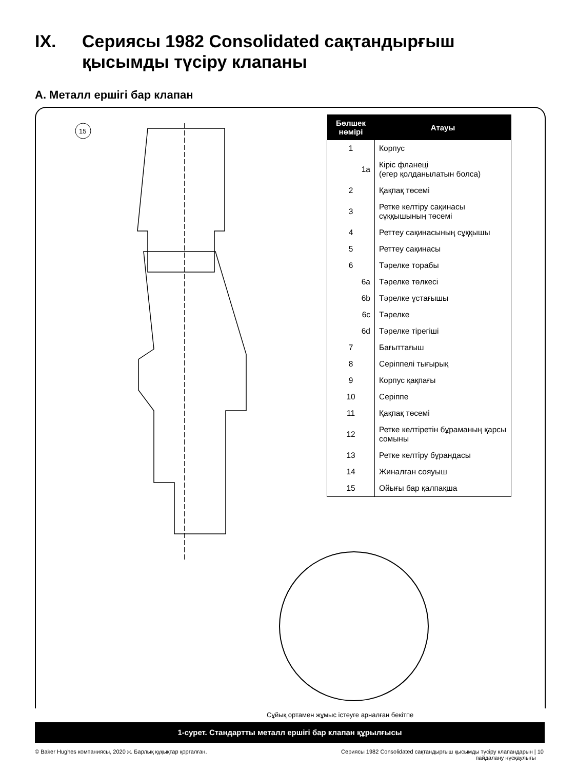IX. Сериясы 1982 Consolidated сақтандырғыш
қысымды түсіру клапаны
A. Металл ершігі бар клапан
15
| Бөлшек нөмірі | Атауы |
| --- | --- |
| 1 | Корпус |
| 1a | Кіріс фланеці (егер қолданылатын болса) |
| 2 | Қақпақ төсемі |
| 3 | Ретке келтіру сақинасы сұққышының төсемі |
| 4 | Реттеу сақинасының сұққышы |
| 5 | Реттеу сақинасы |
| 6 | Тәрелке торабы |
| 6a | Тәрелке төлкесі |
| 6b | Тәрелке ұстағышы |
| 6c | Тәрелке |
| 6d | Тәрелке тірегіші |
| 7 | Бағыттағыш |
| 8 | Серіппелі тығырық |
| 9 | Корпус қақпағы |
| 10 | Серіппе |
| 11 | Қақпақ төсемі |
| 12 | Ретке келтіретін бұраманың қарсы сомыны |
| 13 | Ретке келтіру бұрандасы |
| 14 | Жиналған сояуыш |
| 15 | Ойығы бар қалпақша |
Сұйық ортамен жұмыс істеуге арналған бекітпе
1-сурет. Стандартты металл ершігі бар клапан құрылғысы
© Baker Hughes компаниясы, 2020 ж. Барлық құқықтар қорғалған.
Сериясы 1982 Consolidated сақтандырғыш қысымды түсіру клапандарын | 10
пайдалану нұсқаулығы